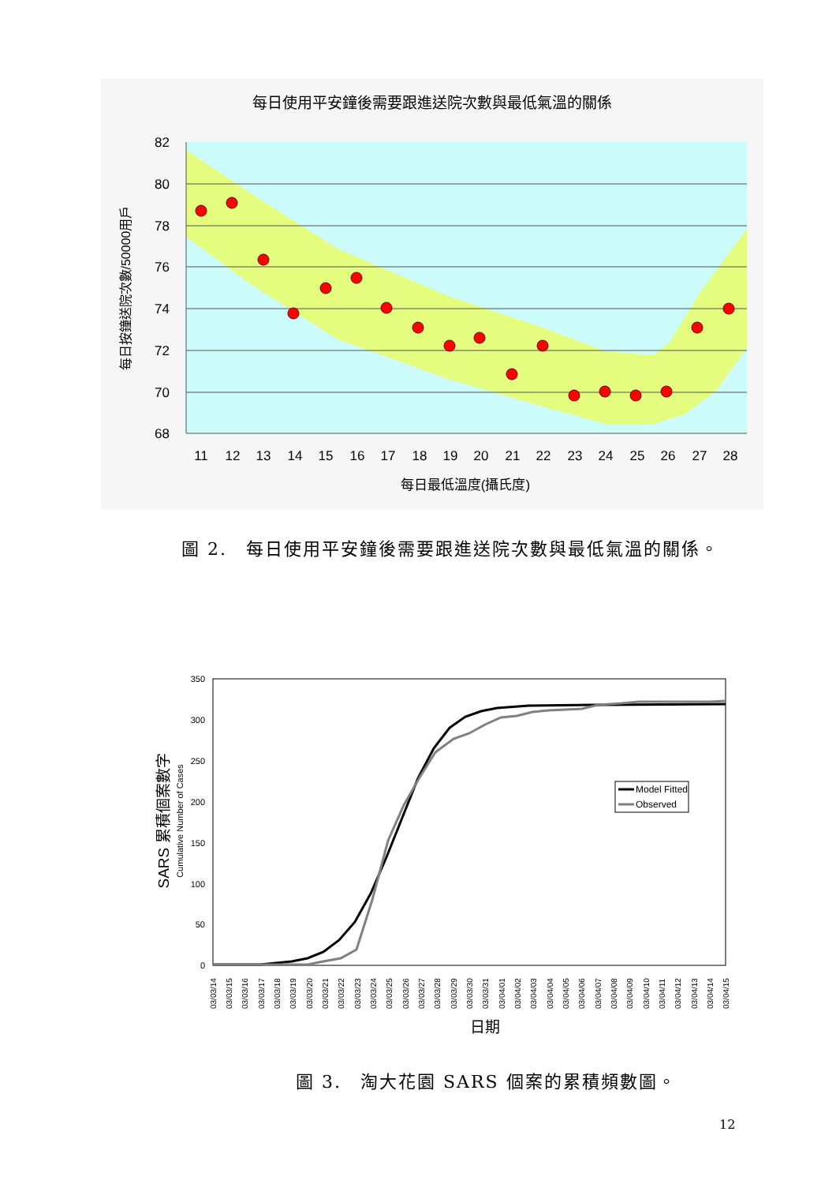每日使用平安鐘後需要跟進送院次數與最低氣溫的關係
82
80
78
76
74
72
70
68
11
12
13
14
15
16
17
18
19
20
21
22
23
24
25
26
27
28
每日最低溫度(攝氏度)
每日按鐘送院次數/50000用戶
圖 2.　每日使用平安鐘後需要跟進送院次數與最低氣溫的關係。
350
300
250
200
150
100
50
0
Model Fitted
Observed
SARS 累積個案數字
Cumulative Number of Cases
03/03/14
03/03/15
03/03/16
03/03/17
03/03/18
03/03/19
03/03/20
03/03/21
03/03/22
03/03/23
03/03/24
03/03/25
03/03/26
03/03/27
03/03/28
03/03/29
03/03/30
03/03/31
03/04/01
03/04/02
03/04/03
03/04/04
03/04/05
03/04/06
03/04/07
03/04/08
03/04/09
03/04/10
03/04/11
03/04/12
03/04/13
03/04/14
03/04/15
日期
圖 3.　淘大花園 SARS 個案的累積頻數圖。
12